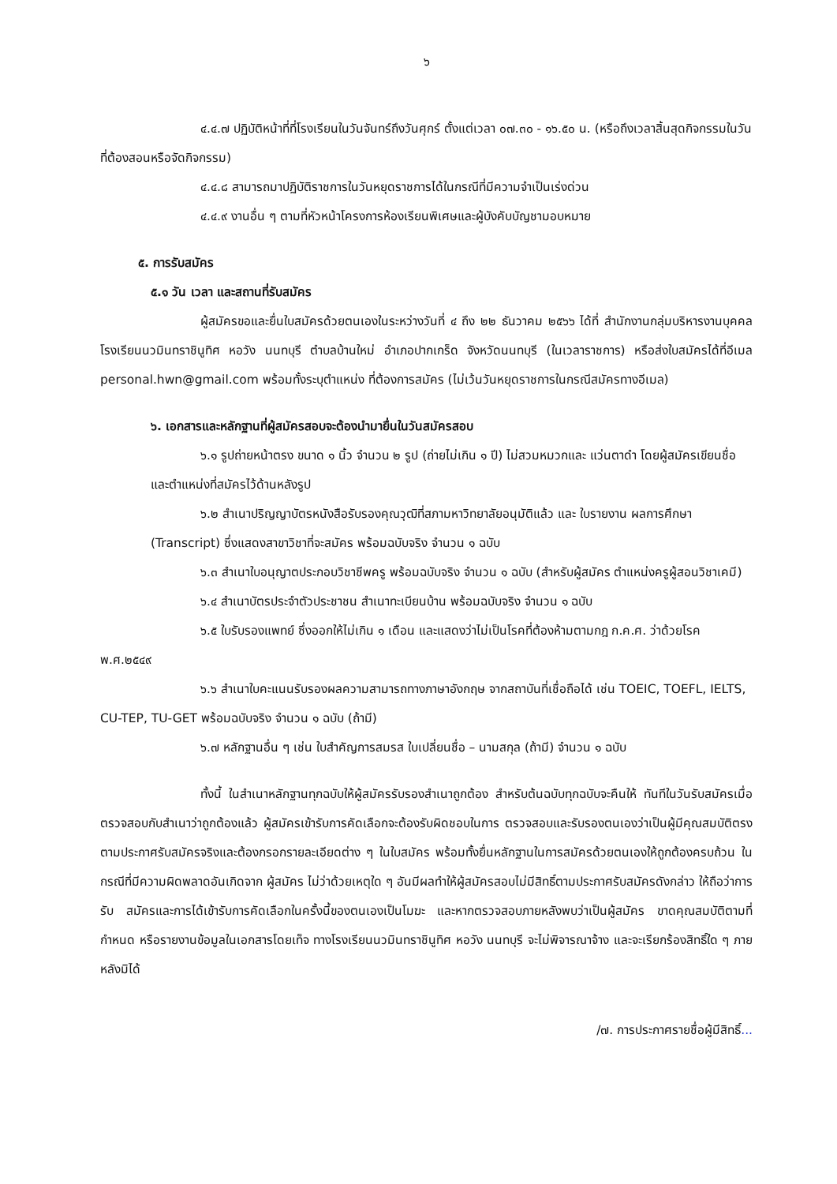๖
๔.๔.๗ ปฏิบัติหน้าที่ที่โรงเรียนในวันจันทร์ถึงวันศุกร์ ตั้งแต่เวลา ๐๗.๓๐ - ๑๖.๕๐ น. (หรือถึงเวลาสิ้นสุดกิจกรรมในวันที่ต้องสอนหรือจัดกิจกรรม)
๔.๔.๘ สามารถมาปฏิบัติราชการในวันหยุดราชการได้ในกรณีที่มีความจำเป็นเร่งด่วน
๔.๔.๙ งานอื่น ๆ ตามที่หัวหน้าโครงการห้องเรียนพิเศษและผู้บังคับบัญชามอบหมาย
๕. การรับสมัคร
๕.๑ วัน เวลา และสถานที่รับสมัคร
ผู้สมัครขอและยื่นใบสมัครด้วยตนเองในระหว่างวันที่ ๔ ถึง ๒๒ ธันวาคม ๒๕๖๖ ได้ที่ สำนักงานกลุ่มบริหารงานบุคคล โรงเรียนนวมินทราชินูทิศ หอวัง นนทบุรี ตำบลบ้านใหม่ อำเภอปากเกร็ด จังหวัดนนทบุรี (ในเวลาราชการ) หรือส่งใบสมัครได้ที่อีเมล personal.hwn@gmail.com พร้อมทั้งระบุตำแหน่ง ที่ต้องการสมัคร (ไม่เว้นวันหยุดราชการในกรณีสมัครทางอีเมล)
๖. เอกสารและหลักฐานที่ผู้สมัครสอบจะต้องนำมายื่นในวันสมัครสอบ
๖.๑ รูปถ่ายหน้าตรง ขนาด ๑ นิ้ว จำนวน ๒ รูป (ถ่ายไม่เกิน ๑ ปี) ไม่สวมหมวกและ แว่นตาดำ โดยผู้สมัครเขียนชื่อและตำแหน่งที่สมัครไว้ด้านหลังรูป
๖.๒ สำเนาปริญญาบัตรหนังสือรับรองคุณวุฒิที่สภามหาวิทยาลัยอนุมัติแล้ว และ ใบรายงาน ผลการศึกษา (Transcript) ซึ่งแสดงสาขาวิชาที่จะสมัคร พร้อมฉบับจริง จำนวน ๑ ฉบับ
๖.๓ สำเนาใบอนุญาตประกอบวิชาชีพครู พร้อมฉบับจริง จำนวน ๑ ฉบับ (สำหรับผู้สมัคร ตำแหน่งครูผู้สอนวิชาเคมี)
๖.๔ สำเนาบัตรประจำตัวประชาชน สำเนาทะเบียนบ้าน พร้อมฉบับจริง จำนวน ๑ ฉบับ
๖.๕ ใบรับรองแพทย์ ซึ่งออกให้ไม่เกิน ๑ เดือน และแสดงว่าไม่เป็นโรคที่ต้องห้ามตามกฎ ก.ค.ศ. ว่าด้วยโรค พ.ศ.๒๕๔๙
๖.๖ สำเนาใบคะแนนรับรองผลความสามารถทางภาษาอังกฤษ จากสถาบันที่เชื่อถือได้ เช่น TOEIC, TOEFL, IELTS, CU-TEP, TU-GET พร้อมฉบับจริง จำนวน ๑ ฉบับ (ถ้ามี)
๖.๗ หลักฐานอื่น ๆ เช่น ใบสำคัญการสมรส ใบเปลี่ยนชื่อ – นามสกุล (ถ้ามี) จำนวน ๑ ฉบับ
ทั้งนี้ ในสำเนาหลักฐานทุกฉบับให้ผู้สมัครรับรองสำเนาถูกต้อง สำหรับต้นฉบับทุกฉบับจะคืนให้ ทันทีในวันรับสมัครเมื่อตรวจสอบกับสำเนาว่าถูกต้องแล้ว ผู้สมัครเข้ารับการคัดเลือกจะต้องรับผิดชอบในการ ตรวจสอบและรับรองตนเองว่าเป็นผู้มีคุณสมบัติตรงตามประกาศรับสมัครจริงและต้องกรอกรายละเอียดต่าง ๆ ในใบสมัคร พร้อมทั้งยื่นหลักฐานในการสมัครด้วยตนเองให้ถูกต้องครบถ้วน ในกรณีที่มีความผิดพลาดอันเกิดจาก ผู้สมัคร ไม่ว่าด้วยเหตุใด ๆ อันมีผลทำให้ผู้สมัครสอบไม่มีสิทธิ์ตามประกาศรับสมัครดังกล่าว ให้ถือว่าการรับ สมัครและการได้เข้ารับการคัดเลือกในครั้งนี้ของตนเองเป็นโมฆะ และหากตรวจสอบภายหลังพบว่าเป็นผู้สมัคร ขาดคุณสมบัติตามที่กำหนด หรือรายงานข้อมูลในเอกสารโดยเท็จ ทางโรงเรียนนวมินทราชินูทิศ หอวัง นนทบุรี จะไม่พิจารณาจ้าง และจะเรียกร้องสิทธิ์ใด ๆ ภายหลังมิได้
/๗. การประกาศรายชื่อผู้มีสิทธิ์...